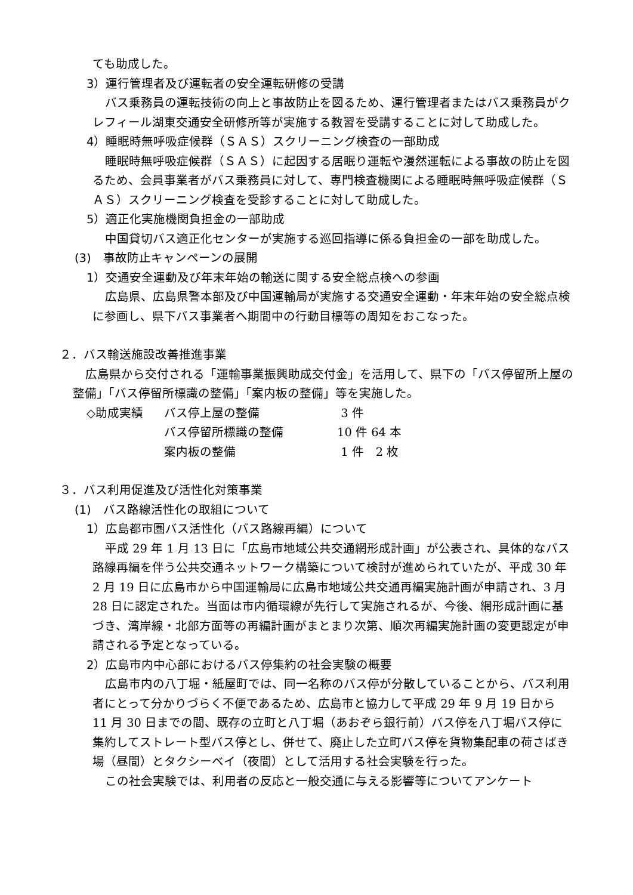ても助成した。
3）運行管理者及び運転者の安全運転研修の受講
バス乗務員の運転技術の向上と事故防止を図るため、運行管理者またはバス乗務員がクレフィール湖東交通安全研修所等が実施する教習を受講することに対して助成した。
4）睡眠時無呼吸症候群（ＳＡＳ）スクリーニング検査の一部助成
睡眠時無呼吸症候群（ＳＡＳ）に起因する居眠り運転や漫然運転による事故の防止を図るため、会員事業者がバス乗務員に対して、専門検査機関による睡眠時無呼吸症候群（ＳＡＳ）スクリーニング検査を受診することに対して助成した。
5）適正化実施機関負担金の一部助成
中国貸切バス適正化センターが実施する巡回指導に係る負担金の一部を助成した。
(3)　事故防止キャンペーンの展開
1）交通安全運動及び年末年始の輸送に関する安全総点検への参画
広島県、広島県警本部及び中国運輸局が実施する交通安全運動・年末年始の安全総点検に参画し、県下バス事業者へ期間中の行動目標等の周知をおこなった。
２．バス輸送施設改善推進事業
広島県から交付される「運輸事業振興助成交付金」を活用して、県下の「バス停留所上屋の整備」「バス停留所標識の整備」「案内板の整備」等を実施した。
| ◇助成実績 | バス停上屋の整備 | 3 件 |
| | バス停留所標識の整備 | 10 件 64 本 |
| | 案内板の整備 | 1 件 2 枚 |
３．バス利用促進及び活性化対策事業
(1)　バス路線活性化の取組について
1）広島都市圏バス活性化（バス路線再編）について
平成 29 年 1 月 13 日に「広島市地域公共交通網形成計画」が公表され、具体的なバス路線再編を伴う公共交通ネットワーク構築について検討が進められていたが、平成 30 年 2 月 19 日に広島市から中国運輸局に広島市地域公共交通再編実施計画が申請され、3 月 28 日に認定された。当面は市内循環線が先行して実施されるが、今後、網形成計画に基づき、湾岸線・北部方面等の再編計画がまとまり次第、順次再編実施計画の変更認定が申請される予定となっている。
2）広島市内中心部におけるバス停集約の社会実験の概要
広島市内の八丁堀・紙屋町では、同一名称のバス停が分散していることから、バス利用者にとって分かりづらく不便であるため、広島市と協力して平成 29 年 9 月 19 日から 11 月 30 日までの間、既存の立町と八丁堀（あおぞら銀行前）バス停を八丁堀バス停に集約してストレート型バス停とし、併せて、廃止した立町バス停を貨物集配車の荷さばき場（昼間）とタクシーベイ（夜間）として活用する社会実験を行った。
この社会実験では、利用者の反応と一般交通に与える影響等についてアンケート